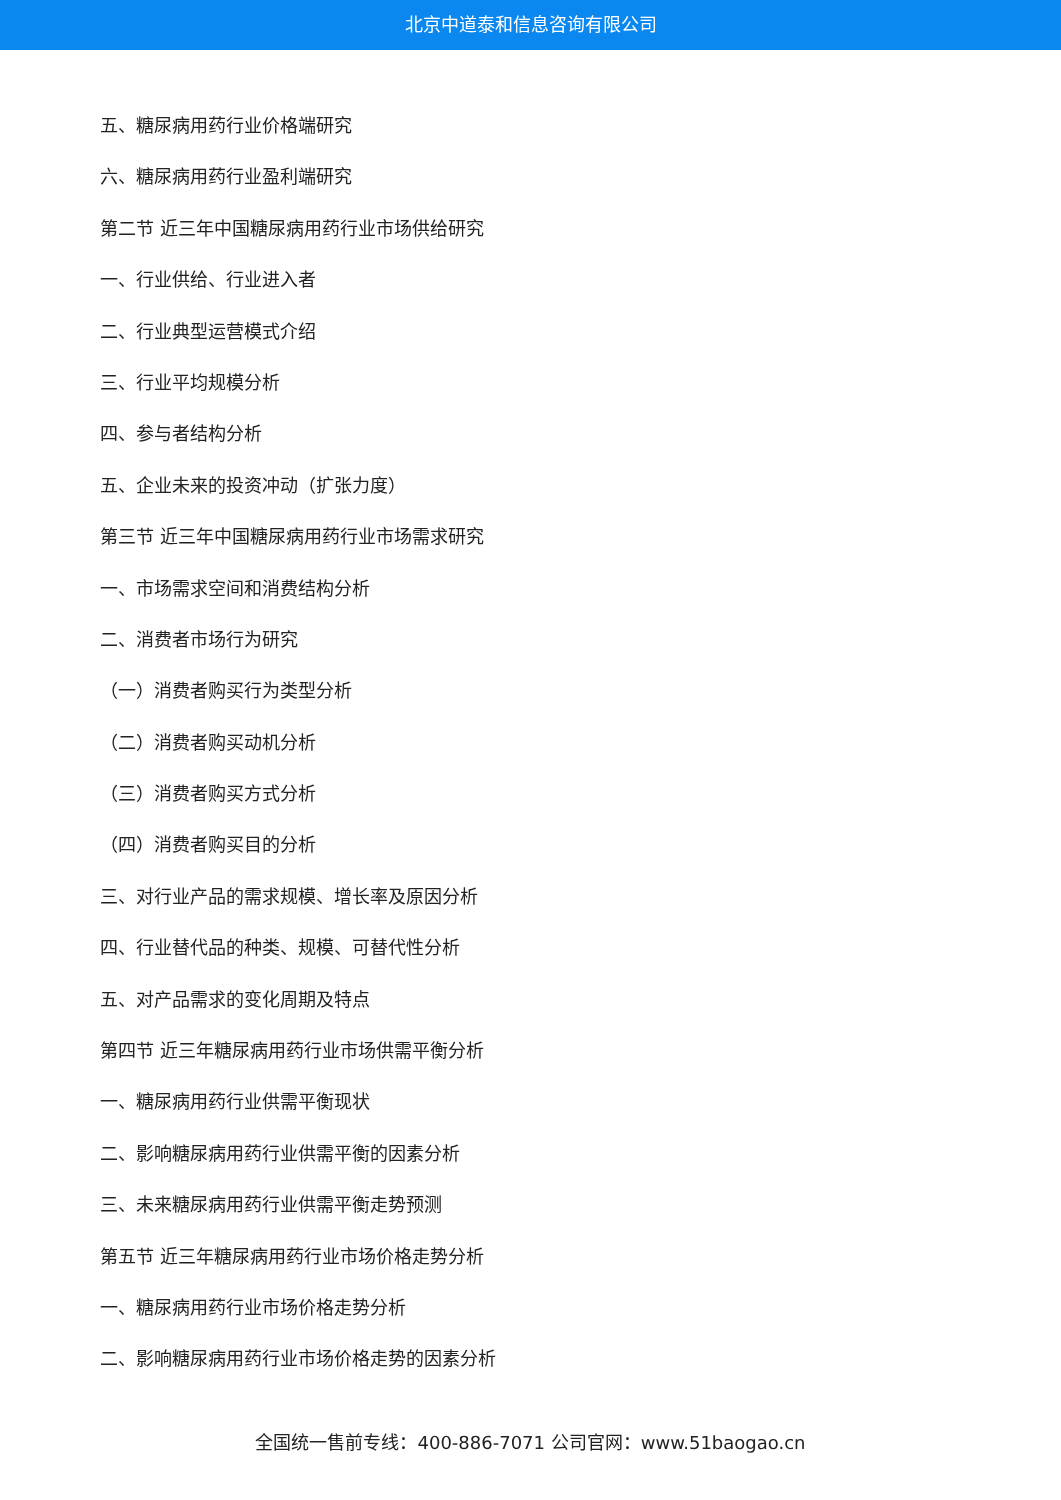北京中道泰和信息咨询有限公司
五、糖尿病用药行业价格端研究
六、糖尿病用药行业盈利端研究
第二节 近三年中国糖尿病用药行业市场供给研究
一、行业供给、行业进入者
二、行业典型运营模式介绍
三、行业平均规模分析
四、参与者结构分析
五、企业未来的投资冲动（扩张力度）
第三节 近三年中国糖尿病用药行业市场需求研究
一、市场需求空间和消费结构分析
二、消费者市场行为研究
（一）消费者购买行为类型分析
（二）消费者购买动机分析
（三）消费者购买方式分析
（四）消费者购买目的分析
三、对行业产品的需求规模、增长率及原因分析
四、行业替代品的种类、规模、可替代性分析
五、对产品需求的变化周期及特点
第四节 近三年糖尿病用药行业市场供需平衡分析
一、糖尿病用药行业供需平衡现状
二、影响糖尿病用药行业供需平衡的因素分析
三、未来糖尿病用药行业供需平衡走势预测
第五节 近三年糖尿病用药行业市场价格走势分析
一、糖尿病用药行业市场价格走势分析
二、影响糖尿病用药行业市场价格走势的因素分析
全国统一售前专线：400-886-7071 公司官网：www.51baogao.cn